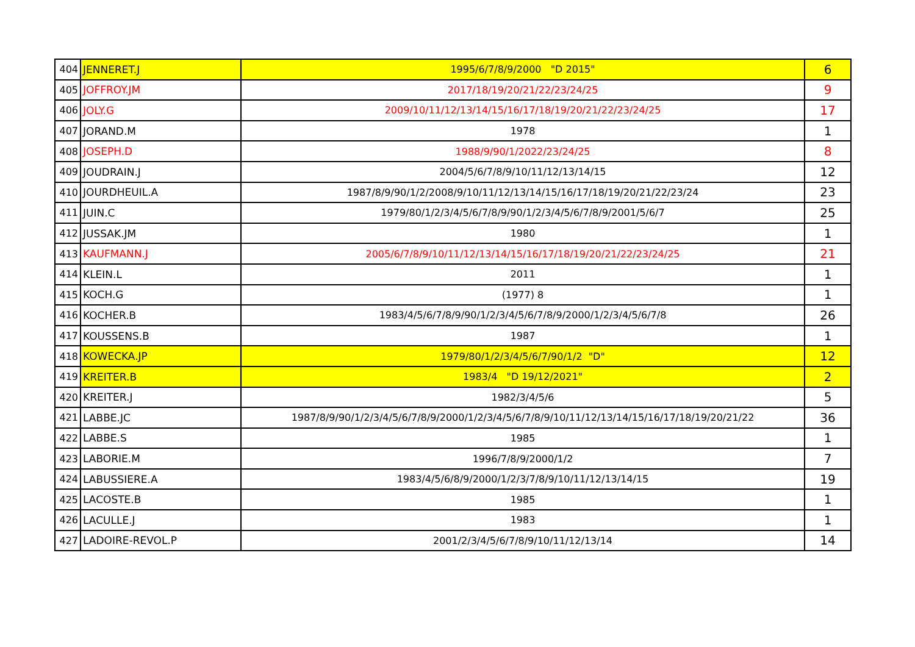| 404 | JENNERET.J | 1995/6/7/8/9/2000 "D 2015" | 6 |
| 405 | JOFFROY.JM | 2017/18/19/20/21/22/23/24/25 | 9 |
| 406 | JOLY.G | 2009/10/11/12/13/14/15/16/17/18/19/20/21/22/23/24/25 | 17 |
| 407 | JORAND.M | 1978 | 1 |
| 408 | JOSEPH.D | 1988/9/90/1/2022/23/24/25 | 8 |
| 409 | JOUDRAIN.J | 2004/5/6/7/8/9/10/11/12/13/14/15 | 12 |
| 410 | JOURDHEUIL.A | 1987/8/9/90/1/2/2008/9/10/11/12/13/14/15/16/17/18/19/20/21/22/23/24 | 23 |
| 411 | JUIN.C | 1979/80/1/2/3/4/5/6/7/8/9/90/1/2/3/4/5/6/7/8/9/2001/5/6/7 | 25 |
| 412 | JUSSAK.JM | 1980 | 1 |
| 413 | KAUFMANN.J | 2005/6/7/8/9/10/11/12/13/14/15/16/17/18/19/20/21/22/23/24/25 | 21 |
| 414 | KLEIN.L | 2011 | 1 |
| 415 | KOCH.G | (1977) 8 | 1 |
| 416 | KOCHER.B | 1983/4/5/6/7/8/9/90/1/2/3/4/5/6/7/8/9/2000/1/2/3/4/5/6/7/8 | 26 |
| 417 | KOUSSENS.B | 1987 | 1 |
| 418 | KOWECKA.JP | 1979/80/1/2/3/4/5/6/7/90/1/2 "D" | 12 |
| 419 | KREITER.B | 1983/4 "D 19/12/2021" | 2 |
| 420 | KREITER.J | 1982/3/4/5/6 | 5 |
| 421 | LABBE.JC | 1987/8/9/90/1/2/3/4/5/6/7/8/9/2000/1/2/3/4/5/6/7/8/9/10/11/12/13/14/15/16/17/18/19/20/21/22 | 36 |
| 422 | LABBE.S | 1985 | 1 |
| 423 | LABORIE.M | 1996/7/8/9/2000/1/2 | 7 |
| 424 | LABUSSIERE.A | 1983/4/5/6/8/9/2000/1/2/3/7/8/9/10/11/12/13/14/15 | 19 |
| 425 | LACOSTE.B | 1985 | 1 |
| 426 | LACULLE.J | 1983 | 1 |
| 427 | LADOIRE-REVOL.P | 2001/2/3/4/5/6/7/8/9/10/11/12/13/14 | 14 |